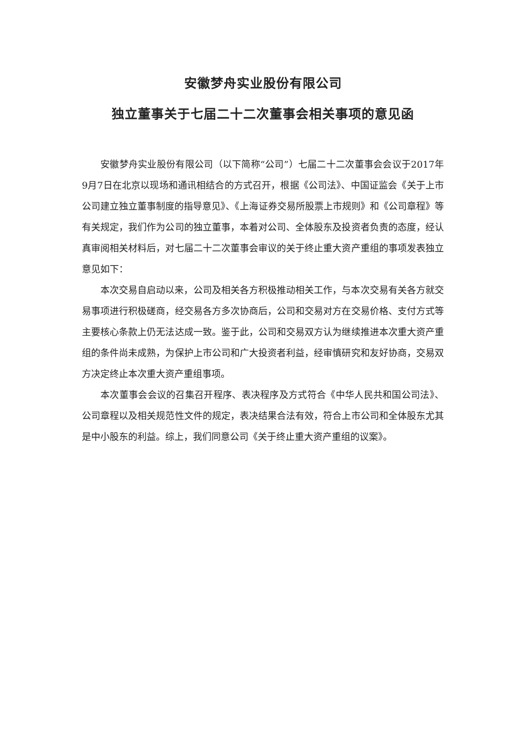安徽梦舟实业股份有限公司
独立董事关于七届二十二次董事会相关事项的意见函
安徽梦舟实业股份有限公司（以下简称“公司”）七届二十二次董事会会议于2017年9月7日在北京以现场和通讯相结合的方式召开，根据《公司法》、中国证监会《关于上市公司建立独立董事制度的指导意见》、《上海证券交易所股票上市规则》和《公司章程》等有关规定，我们作为公司的独立董事，本着对公司、全体股东及投资者负责的态度，经认真审阅相关材料后，对七届二十二次董事会审议的关于终止重大资产重组的事项发表独立意见如下：
本次交易自启动以来，公司及相关各方积极推动相关工作，与本次交易有关各方就交易事项进行积极磋商，经交易各方多次协商后，公司和交易对方在交易价格、支付方式等主要核心条款上仍无法达成一致。鉴于此，公司和交易双方认为继续推进本次重大资产重组的条件尚未成熟，为保护上市公司和广大投资者利益，经审慎研究和友好协商，交易双方决定终止本次重大资产重组事项。
本次董事会会议的召集召开程序、表决程序及方式符合《中华人民共和国公司法》、公司章程以及相关规范性文件的规定，表决结果合法有效，符合上市公司和全体股东尤其是中小股东的利益。综上，我们同意公司《关于终止重大资产重组的议案》。